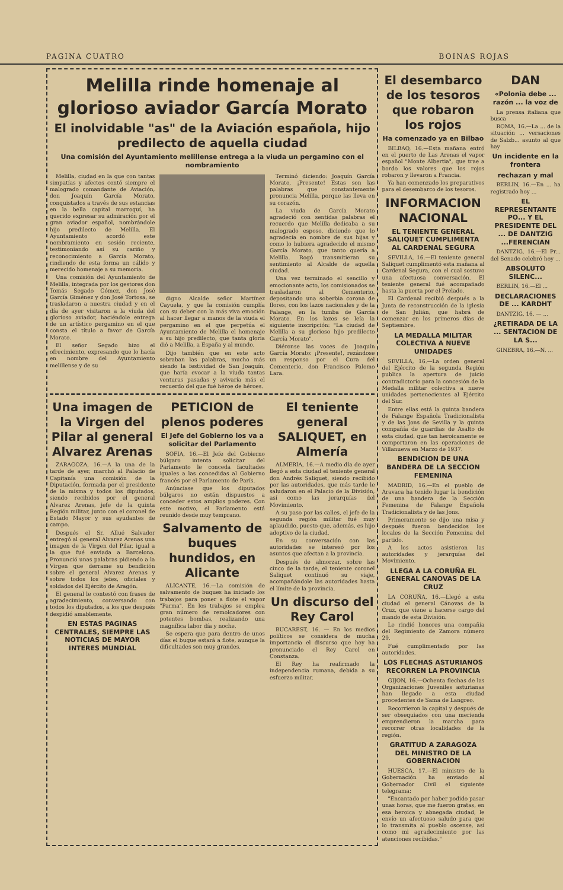PAGINA CUATRO BOINAS ROJAS
Melilla rinde homenaje al glorioso aviador García Morato
El inolvidable "as" de la Aviación española, hijo predilecto de aquella ciudad
Una comisión del Ayuntamiento melillense entrega a la viuda un pergamino con el nombramiento
Melilla, ciudad en la que con tantas simpatías y afectos contó siempre el malogrado comandante de Aviación, don Joaquín García Morato, conquistados a través de sus estancias en la bella capital marroquí, ha querido expresar su admiración por el gran aviador español, nombrándole hijo predilecto de Melilla. El Ayuntamiento acordó este nombramiento en sesión reciente, testimoniando así su cariño y reconocimiento a García Morato, rindiendo de esta forma un cálido y merecido homenaje a su memoria.
Una comisión del Ayuntamiento de Melilla, integrada por los gestores don Tomás Segado Gómez, don José García Giménez y don José Tortosa, se trasladaron a nuestra ciudad y en el día de ayer visitaron a la viuda del glorioso aviador, haciéndole entrega de un artístico pergamino en el que consta el título a favor de García Morato.
El señor Segado hizo el ofrecimiento, expresando que lo hacía en nombre del Ayuntamiento melillense y de su
digno Alcalde señor Martínez Cayuela, y que la comisión cumplía con su deber con la más viva emoción al hacer llegar a manos de la viuda el pergamino en el que perpetúa el Ayuntamiento de Melilla el homenaje a su hijo predilecto, que tanta gloria dió a Melilla, a España y al mundo.
Dijo también que en este acto sobraban las palabras, mucho más siendo la festividad de San Joaquín, que haría evocar a la viuda tantas venturas pasadas y avivaría más el recuerdo del que fué héroe de héroes.
Terminó diciendo: Joaquín García Morato, ¡Presente! Estas son las palabras que constantemente pronuncia Melilla, porque las lleva en su corazón.
La viuda de García Morato agradeció con sentidas palabras el recuerdo que Melilla dedicaba a su malogrado esposo, diciendo que lo agradecía en nombre de sus hijas y como lo hubiera agradecido el mismo García Morato, que tanto quería a Melilla. Rogó transmitieran su sentimiento al Alcalde de aquella ciudad.
Una vez terminado el sencillo y emocionante acto, los comisionados se trasladaron al Cementerio, depositando una soberbia corona de flores, con los lazos nacionales y de la Falange, en la tumba de García Morato. En los lazos se leía la siguiente inscripción: "La ciudad de Melilla a su glorioso hijo predilecto García Morato".
Diéronse las voces de Joaquín García Morato: ¡Presente!, rezándose un responso por el Cura del Cementerio, don Francisco Palomo Lara.
Una imagen de la Virgen del Pilar al general Alvarez Arenas
ZARAGOZA, 16.—A la una de la tarde de ayer, marchó al Palacio de Capitanía una comisión de la Diputación, formada por el presidente de la misma y todos los diputados, siendo recibidos por el general Alvarez Arenas, jefe de la quinta Región militar, junto con el coronel de Estado Mayor y sus ayudantes de campo.
Después el Sr. Allué Salvador entregó al general Alvarez Arenas una imagen de la Virgen del Pilar, igual a la que fué enviada a Barcelona. Pronunció unas palabras pidiendo a la Virgen que derrame su bendición sobre el general Alvarez Arenas y sobre todos los jefes, oficiales y soldados del Ejército de Aragón.
El general le contestó con frases de agradecimiento, conversando con todos los diputados, a los que después despidió amablemente.
EN ESTAS PAGINAS CENTRALES, SIEMPRE LAS NOTICIAS DE MAYOR INTERES MUNDIAL
PETICION de plenos poderes
El Jefe del Gobierno los va a solicitar del Parlamento
SOFIA, 16.—El Jefe del Gobierno búlgaro intenta solicitar del Parlamento le conceda facultades iguales a las concedidas al Gobierno francés por el Parlamento de París.
Anúnciase que los diputados búlgaros no están dispuestos a conceder estos amplios poderes. Con este motivo, el Parlamento está reunido desde muy temprano.
Salvamento de buques hundidos, en Alicante
ALICANTE, 16.—La comisión de salvamento de buques ha iniciado los trabajos para poner a flote el vapor "Parma". En los trabajos se emplea gran número de remolcadores con potentes bombas, realizando una magnífica labor día y noche.
Se espera que para dentro de unos días el buque estará a flote, aunque la dificultades son muy grandes.
El teniente general SALIQUET, en Almería
ALMERIA, 16.—A medio día de ayer llegó a esta ciudad el teniente general don Andrés Saliquet, siendo recibido por las autoridades, que más tarde le saludaron en el Palacio de la División, así como las jerarquías del Movimiento.
A su paso por las calles, el jefe de la segunda región militar fué muy aplaudido, puesto que, además, es hijo adoptivo de la ciudad.
En su conversación con las autoridades se interesó por los asuntos que afectan a la provincia.
Después de almorzar, sobre las cinco de la tarde, el teniente coronel Saliquet continuó su viaje, acompañándole las autoridades hasta el límite de la provincia.
Un discurso del Rey Carol
BUCAREST, 16. — En los medios políticos se considera de mucha importancia el discurso que hoy ha pronunciado el Rey Carol en Constanza.
El Rey ha reafirmado la independencia rumana, debida a su esfuerzo militar.
El desembarco de los tesoros que robaron los rojos
Ha comenzado ya en Bilbao
BILBAO, 16.—Esta mañana entró en el puerto de Las Arenas el vapor español "Monte Albertia", que trae a bordo los valores que los rojos robaron y llevaron a Francia.
Ya han comenzado los preparativos para el desembarco de los tesoros.
INFORMACION NACIONAL
EL TENIENTE GENERAL SALIQUET CUMPLIMENTA AL CARDENAL SEGURA
SEVILLA, 16.—El teniente general Saliquet cumplimentó esta mañana al Cardenal Segura, con el cual sostuvo una afectuosa conversación. El teniente general fué acompañado hasta la puerta por el Prelado.
El Cardenal recibió después a la Junta de reconstrucción de la iglesia de San Julián, que habrá de comenzar en los primeros días de Septiembre.
LA MEDALLA MILITAR COLECTIVA A NUEVE UNIDADES
SEVILLA, 16.—La orden general del Ejército de la segunda Región publica la apertura de juicio contradictorio para la concesión de la Medalla militar colectiva a nueve unidades pertenecientes al Ejército del Sur.
Entre ellas está la quinta bandera de Falange Española Tradicionalista y de las Jons de Sevilla y la quinta compañía de guardias de Asalto de esta ciudad, que tan heroicamente se comportaron en las operaciones de Villanueva en Marzo de 1937.
BENDICION DE UNA BANDERA DE LA SECCION FEMENINA
MADRID, 16.—En el pueblo de Aravaca ha tenido lugar la bendición de una bandera de la Sección Femenina de Falange Española Tradicionalista y de las Jons.
Primeramente se dijo una misa y después fueron bendecidos los locales de la Sección Femenina del partido.
A los actos asistieron las autoridades y jerarquías del Movimiento.
LLEGA A LA CORUÑA EL GENERAL CANOVAS DE LA CRUZ
LA CORUÑA, 16.—Llegó a esta ciudad el general Cánovas de la Cruz, que viene a hacerse cargo del mando de esta División.
Le rindió honores una compañía del Regimiento de Zamora número 29.
Fué cumplimentado por las autoridades.
LOS FLECHAS ASTURIANOS RECORREN LA PROVINCIA
GIJON, 16.—Ochenta flechas de las Organizaciones Juveniles asturianas han llegado a esta ciudad procedentes de Sama de Langreo.
Recorrieron la capital y después de ser obsequiados con una merienda emprendieron la marcha para recorrer otras localidades de la región.
GRATITUD A ZARAGOZA DEL MINISTRO DE LA GOBERNACION
HUESCA, 17.—El ministro de la Gobernación ha enviado al Gobernador Civil el siguiente telegrama:
"Encantado por haber podido pasar unas horas, que me fueron gratas, en esa heroica y abnegada ciudad, le envío un afectuoso saludo para que lo transmita al pueblo oscense, así como mi agradecimiento por las atenciones recibidas."
DAN
«Polonia debe ... razón ... la voz de
La prensa italiana que busca
ROMA, 16.—La ... de la situación ... versaciones de Salzb... asunto al que hay
Un incidente en la frontera
rechazan y mal
BERLIN, 16.—En ... ha registrado hoy ...
EL REPRESENTANTE PO... Y EL PRESIDENTE DEL ... DE DANTZIG ...FERENCIAN
DANTZIG, 16.—El Pr... del Senado celebró hoy ...
ABSOLUTO SILENC...
BERLIN, 16.—El ...
DECLARACIONES DE ... KARDHT
DANTZIG, 16. — ...
¿RETIRADA DE LA ... SENTACION DE LA S...
GINEBRA, 16.—N. ...